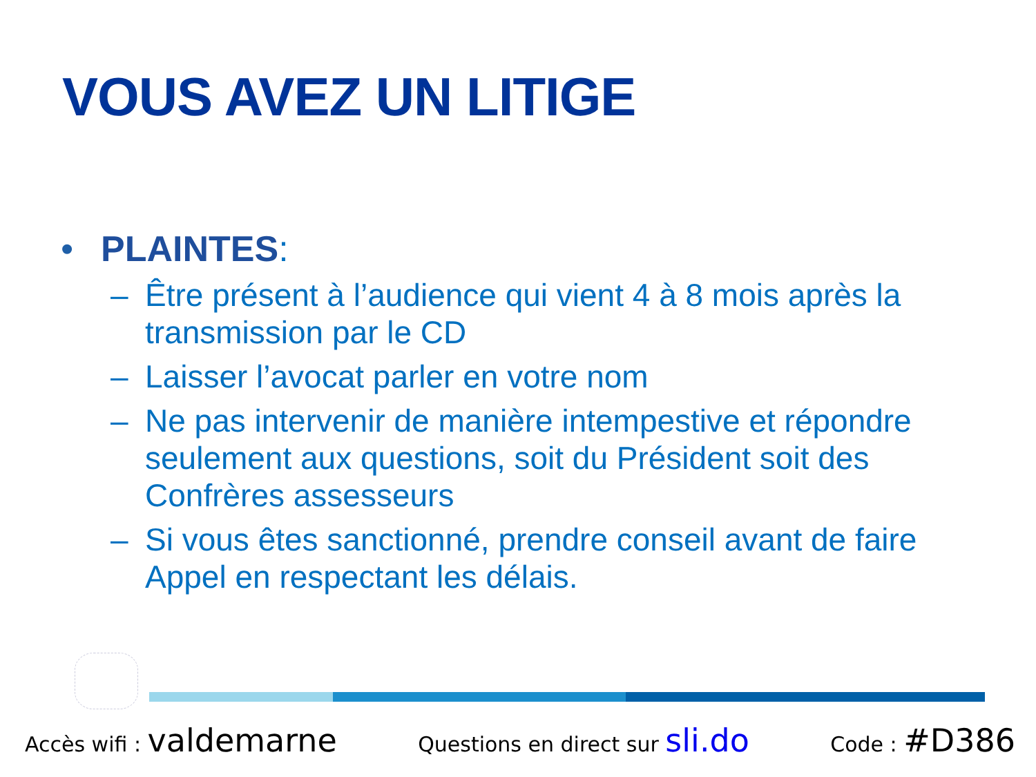VOUS AVEZ UN LITIGE
• PLAINTES:
– Être présent à l’audience qui vient 4 à 8 mois après la transmission par le CD
– Laisser l’avocat parler en votre nom
– Ne pas intervenir de manière intempestive et répondre seulement aux questions, soit du Président soit des Confrères assesseurs
– Si vous êtes sanctionné, prendre conseil avant de faire Appel en respectant les délais.
Accès wifi : valdemarne Questions en direct sur sli.do Code : #D386